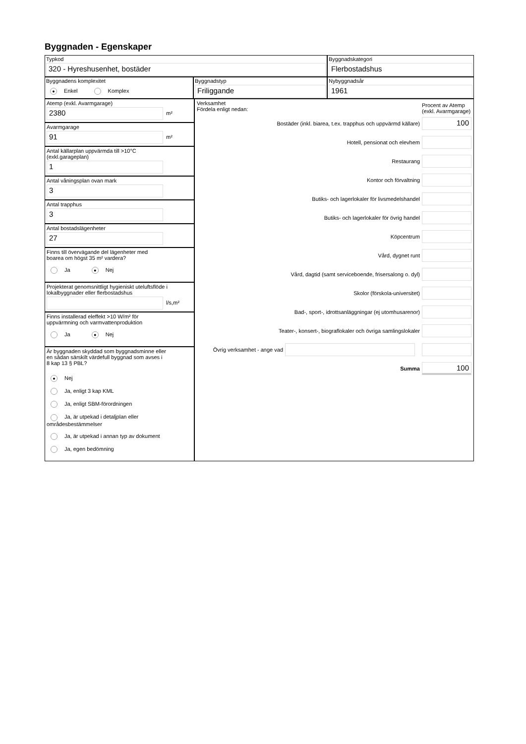Byggnaden - Egenskaper
Typkod
320 - Hyreshusenhet, bostäder
Byggnadskategori
Flerbostadshus
Byggnadens komplexitet
● Enkel Komplex
Byggnadstyp
Friliggande
Nybyggnadsår
1961
Atemp (exkl. Avarmgarage)
2380
m²
Avarmgarage
91
m²
Antal källarplan uppvärmda till >10°C
(exkl.garageplan)
1
Antal våningsplan ovan mark
3
Antal trapphus
3
Antal bostadslägenheter
27
Finns till övervägande del lägenheter med
boarea om högst 35 m² vardera?
Ja ● Nej
Projekterat genomsnittligt hygieniskt uteluftsflöde i
lokalbyggnader eller flerbostadshus
l/s,m²
Finns installerad eleffekt >10 W/m² för
uppvärmning och varmvattenproduktion
Ja ● Nej
Är byggnaden skyddad som byggnadsminne eller
en sådan särskilt värdefull byggnad som avses i
8 kap 13 § PBL?
● Nej
Ja, enligt 3 kap KML
Ja, enligt SBM-förordningen
Ja, är utpekad i detaljplan eller områdesbestämmelser
Ja, är utpekad i annan typ av dokument
Ja, egen bedömning
Verksamhet
Fördela enligt nedan:
Procent av Atemp (exkl. Avarmgarage)
Bostäder (inkl. biarea, t.ex. trapphus och uppvärmd källare)
100
Hotell, pensionat och elevhem
Restaurang
Kontor och förvaltning
Butiks- och lagerlokaler för livsmedelshandel
Butiks- och lagerlokaler för övrig handel
Köpcentrum
Vård, dygnet runt
Vård, dagtid (samt serviceboende, frisersalong o. dyl)
Skolor (förskola-universitet)
Bad-, sport-, idrottsanläggningar (ej utomhusarenor)
Teater-, konsert-, biograflokaler och övriga samlingslokaler
Övrig verksamhet - ange vad
Summa
100